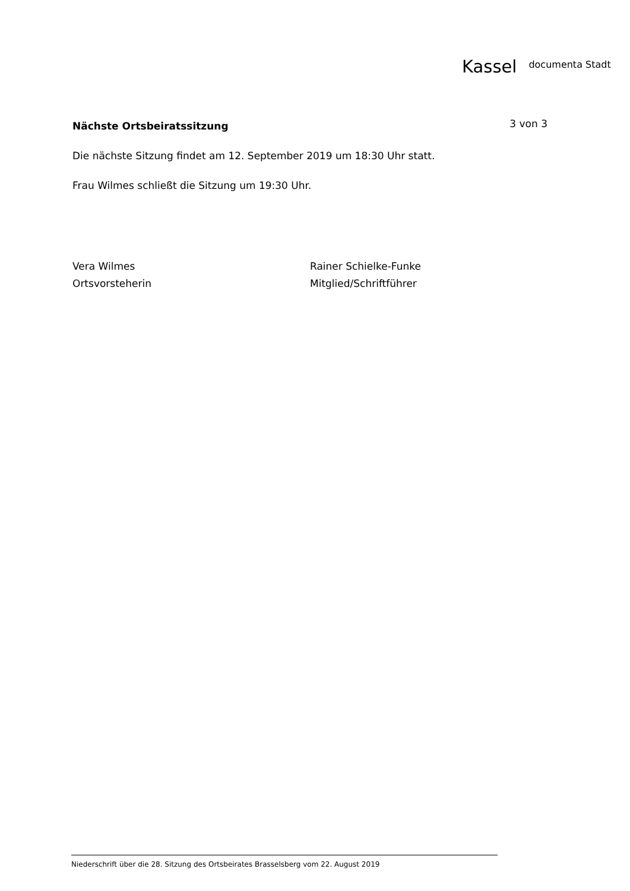Kassel documenta Stadt
Nächste Ortsbeiratssitzung
3 von 3
Die nächste Sitzung findet am 12. September 2019 um 18:30 Uhr statt.
Frau Wilmes schließt die Sitzung um 19:30 Uhr.
Vera Wilmes
Ortsvorsteherin
Rainer Schielke-Funke
Mitglied/Schriftführer
Niederschrift über die 28. Sitzung des Ortsbeirates Brasselsberg vom 22. August 2019